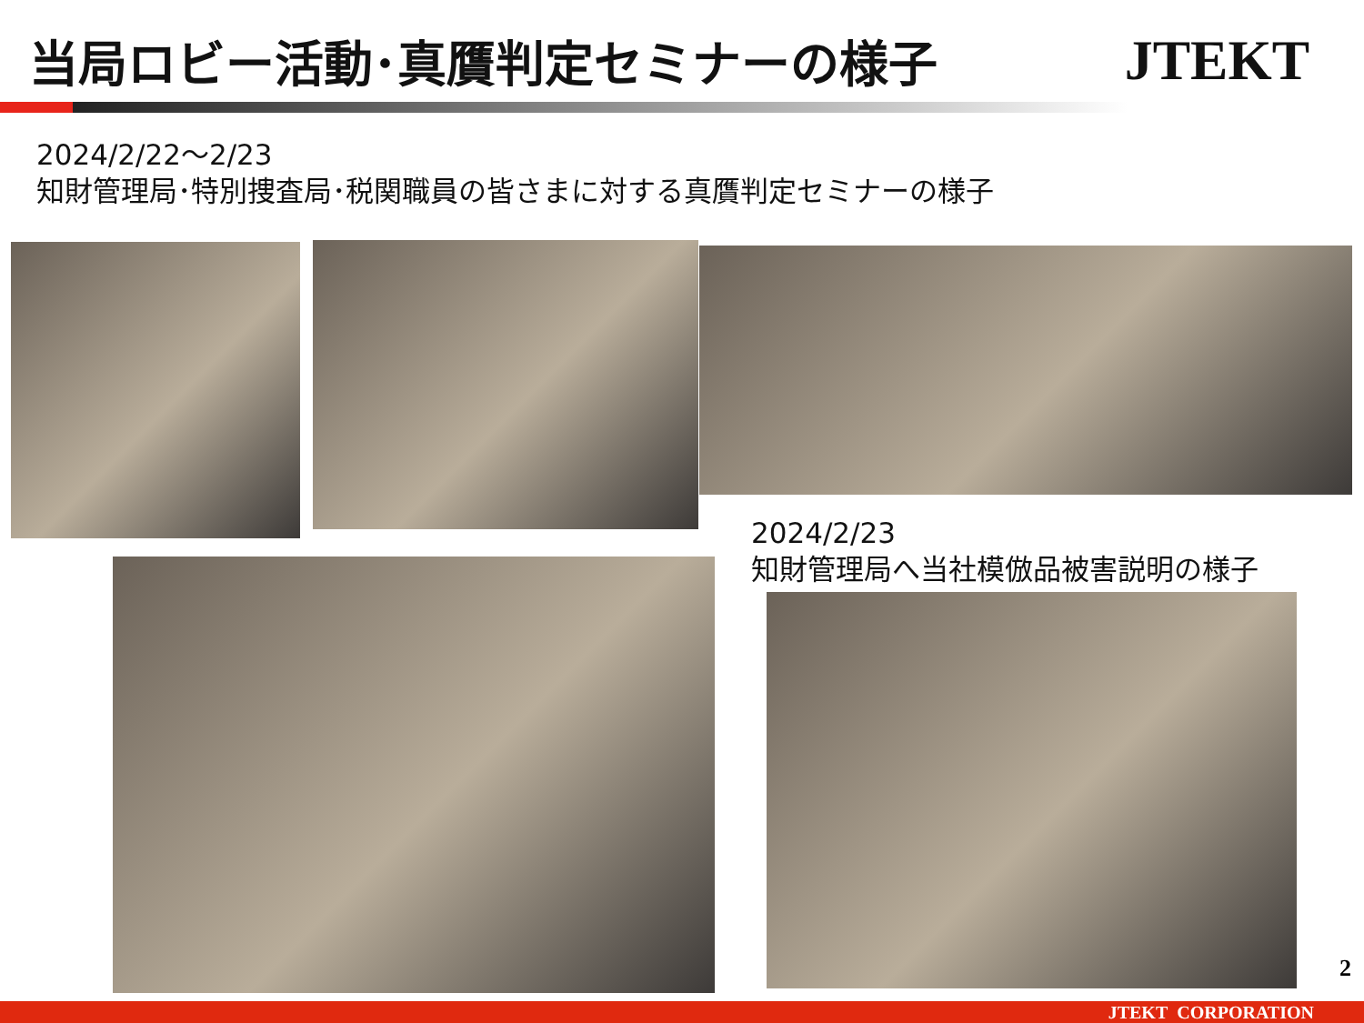当局ロビー活動･真贋判定セミナーの様子
JTEKT
2024/2/22～2/23
知財管理局･特別捜査局･税関職員の皆さまに対する真贋判定セミナーの様子
2024/2/23
知財管理局へ当社模倣品被害説明の様子
2
JTEKT CORPORATION